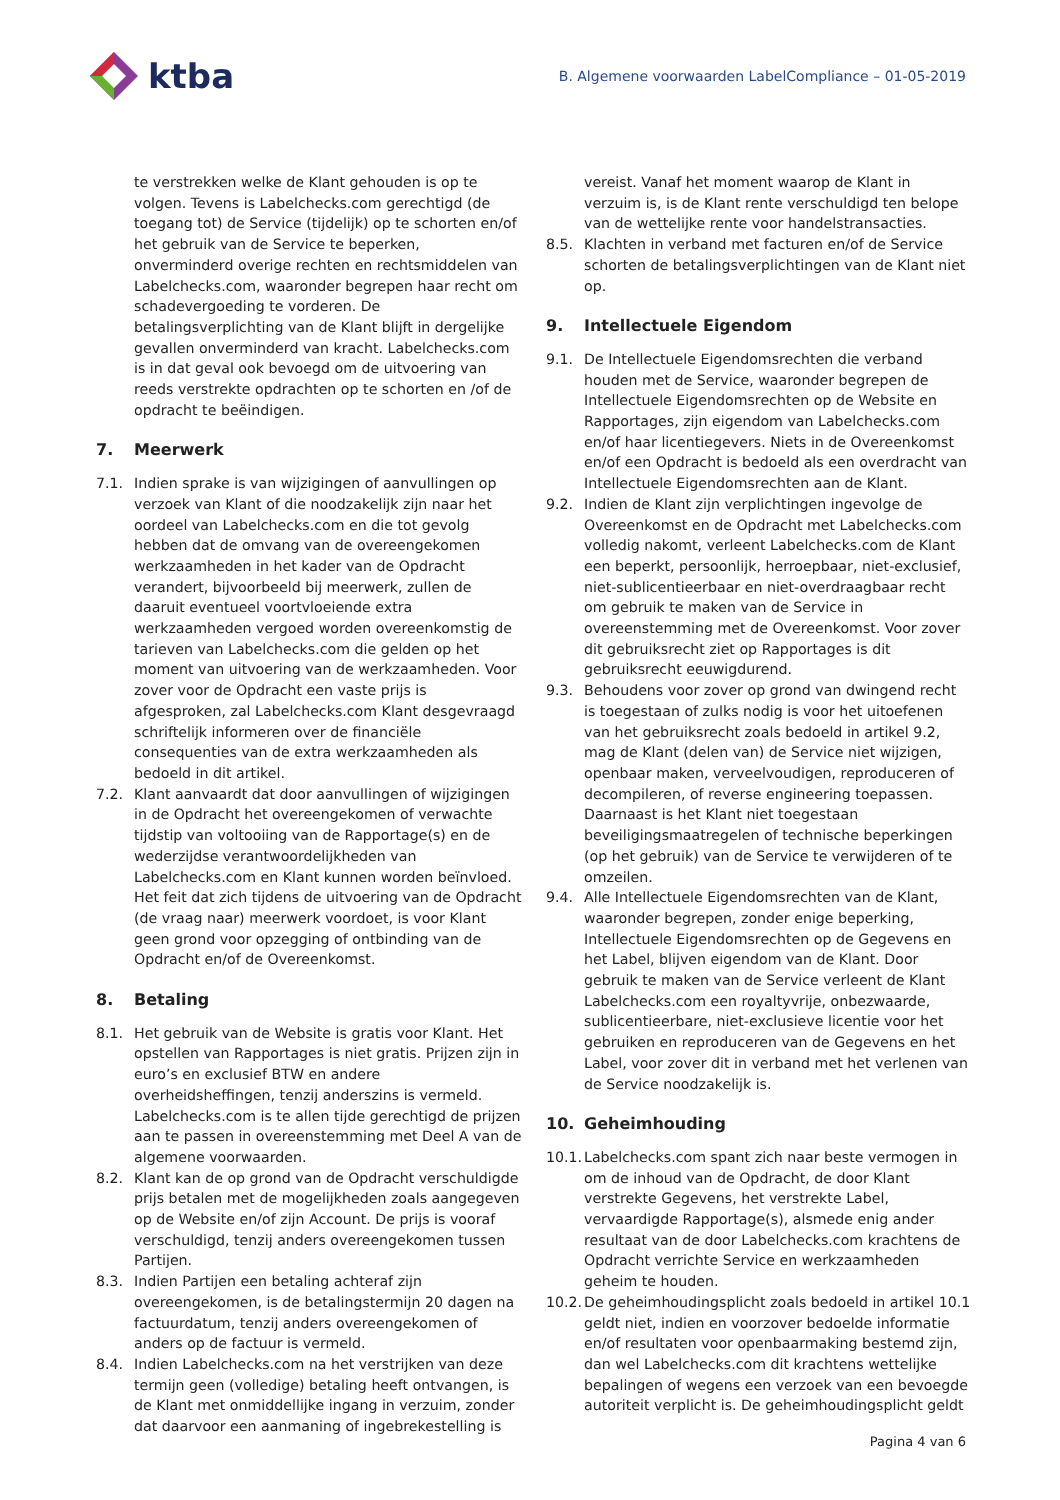ktba
B. Algemene voorwaarden LabelCompliance – 01-05-2019
te verstrekken welke de Klant gehouden is op te volgen. Tevens is Labelchecks.com gerechtigd (de toegang tot) de Service (tijdelijk) op te schorten en/of het gebruik van de Service te beperken, onverminderd overige rechten en rechtsmiddelen van Labelchecks.com, waaronder begrepen haar recht om schadevergoeding te vorderen. De betalingsverplichting van de Klant blijft in dergelijke gevallen onverminderd van kracht. Labelchecks.com is in dat geval ook bevoegd om de uitvoering van reeds verstrekte opdrachten op te schorten en /of de opdracht te beëindigen.
7. Meerwerk
7.1. Indien sprake is van wijzigingen of aanvullingen op verzoek van Klant of die noodzakelijk zijn naar het oordeel van Labelchecks.com en die tot gevolg hebben dat de omvang van de overeengekomen werkzaamheden in het kader van de Opdracht verandert, bijvoorbeeld bij meerwerk, zullen de daaruit eventueel voortvloeiende extra werkzaamheden vergoed worden overeenkomstig de tarieven van Labelchecks.com die gelden op het moment van uitvoering van de werkzaamheden. Voor zover voor de Opdracht een vaste prijs is afgesproken, zal Labelchecks.com Klant desgevraagd schriftelijk informeren over de financiële consequenties van de extra werkzaamheden als bedoeld in dit artikel.
7.2. Klant aanvaardt dat door aanvullingen of wijzigingen in de Opdracht het overeengekomen of verwachte tijdstip van voltooiing van de Rapportage(s) en de wederzijdse verantwoordelijkheden van Labelchecks.com en Klant kunnen worden beïnvloed. Het feit dat zich tijdens de uitvoering van de Opdracht (de vraag naar) meerwerk voordoet, is voor Klant geen grond voor opzegging of ontbinding van de Opdracht en/of de Overeenkomst.
8. Betaling
8.1. Het gebruik van de Website is gratis voor Klant. Het opstellen van Rapportages is niet gratis. Prijzen zijn in euro’s en exclusief BTW en andere overheidsheffingen, tenzij anderszins is vermeld. Labelchecks.com is te allen tijde gerechtigd de prijzen aan te passen in overeenstemming met Deel A van de algemene voorwaarden.
8.2. Klant kan de op grond van de Opdracht verschuldigde prijs betalen met de mogelijkheden zoals aangegeven op de Website en/of zijn Account. De prijs is vooraf verschuldigd, tenzij anders overeengekomen tussen Partijen.
8.3. Indien Partijen een betaling achteraf zijn overeengekomen, is de betalingstermijn 20 dagen na factuurdatum, tenzij anders overeengekomen of anders op de factuur is vermeld.
8.4. Indien Labelchecks.com na het verstrijken van deze termijn geen (volledige) betaling heeft ontvangen, is de Klant met onmiddellijke ingang in verzuim, zonder dat daarvoor een aanmaning of ingebrekestelling is
vereist. Vanaf het moment waarop de Klant in verzuim is, is de Klant rente verschuldigd ten belope van de wettelijke rente voor handelstransacties.
8.5. Klachten in verband met facturen en/of de Service schorten de betalingsverplichtingen van de Klant niet op.
9. Intellectuele Eigendom
9.1. De Intellectuele Eigendomsrechten die verband houden met de Service, waaronder begrepen de Intellectuele Eigendomsrechten op de Website en Rapportages, zijn eigendom van Labelchecks.com en/of haar licentiegevers. Niets in de Overeenkomst en/of een Opdracht is bedoeld als een overdracht van Intellectuele Eigendomsrechten aan de Klant.
9.2. Indien de Klant zijn verplichtingen ingevolge de Overeenkomst en de Opdracht met Labelchecks.com volledig nakomt, verleent Labelchecks.com de Klant een beperkt, persoonlijk, herroepbaar, niet-exclusief, niet-sublicentieerbaar en niet-overdraagbaar recht om gebruik te maken van de Service in overeenstemming met de Overeenkomst. Voor zover dit gebruiksrecht ziet op Rapportages is dit gebruiksrecht eeuwigdurend.
9.3. Behoudens voor zover op grond van dwingend recht is toegestaan of zulks nodig is voor het uitoefenen van het gebruiksrecht zoals bedoeld in artikel 9.2, mag de Klant (delen van) de Service niet wijzigen, openbaar maken, verveelvoudigen, reproduceren of decompileren, of reverse engineering toepassen. Daarnaast is het Klant niet toegestaan beveiligingsmaatregelen of technische beperkingen (op het gebruik) van de Service te verwijderen of te omzeilen.
9.4. Alle Intellectuele Eigendomsrechten van de Klant, waaronder begrepen, zonder enige beperking, Intellectuele Eigendomsrechten op de Gegevens en het Label, blijven eigendom van de Klant. Door gebruik te maken van de Service verleent de Klant Labelchecks.com een royaltyvrije, onbezwaarde, sublicentieerbare, niet-exclusieve licentie voor het gebruiken en reproduceren van de Gegevens en het Label, voor zover dit in verband met het verlenen van de Service noodzakelijk is.
10. Geheimhouding
10.1. Labelchecks.com spant zich naar beste vermogen in om de inhoud van de Opdracht, de door Klant verstrekte Gegevens, het verstrekte Label, vervaardigde Rapportage(s), alsmede enig ander resultaat van de door Labelchecks.com krachtens de Opdracht verrichte Service en werkzaamheden geheim te houden.
10.2. De geheimhoudingsplicht zoals bedoeld in artikel 10.1 geldt niet, indien en voorzover bedoelde informatie en/of resultaten voor openbaarmaking bestemd zijn, dan wel Labelchecks.com dit krachtens wettelijke bepalingen of wegens een verzoek van een bevoegde autoriteit verplicht is. De geheimhoudingsplicht geldt
Pagina 4 van 6